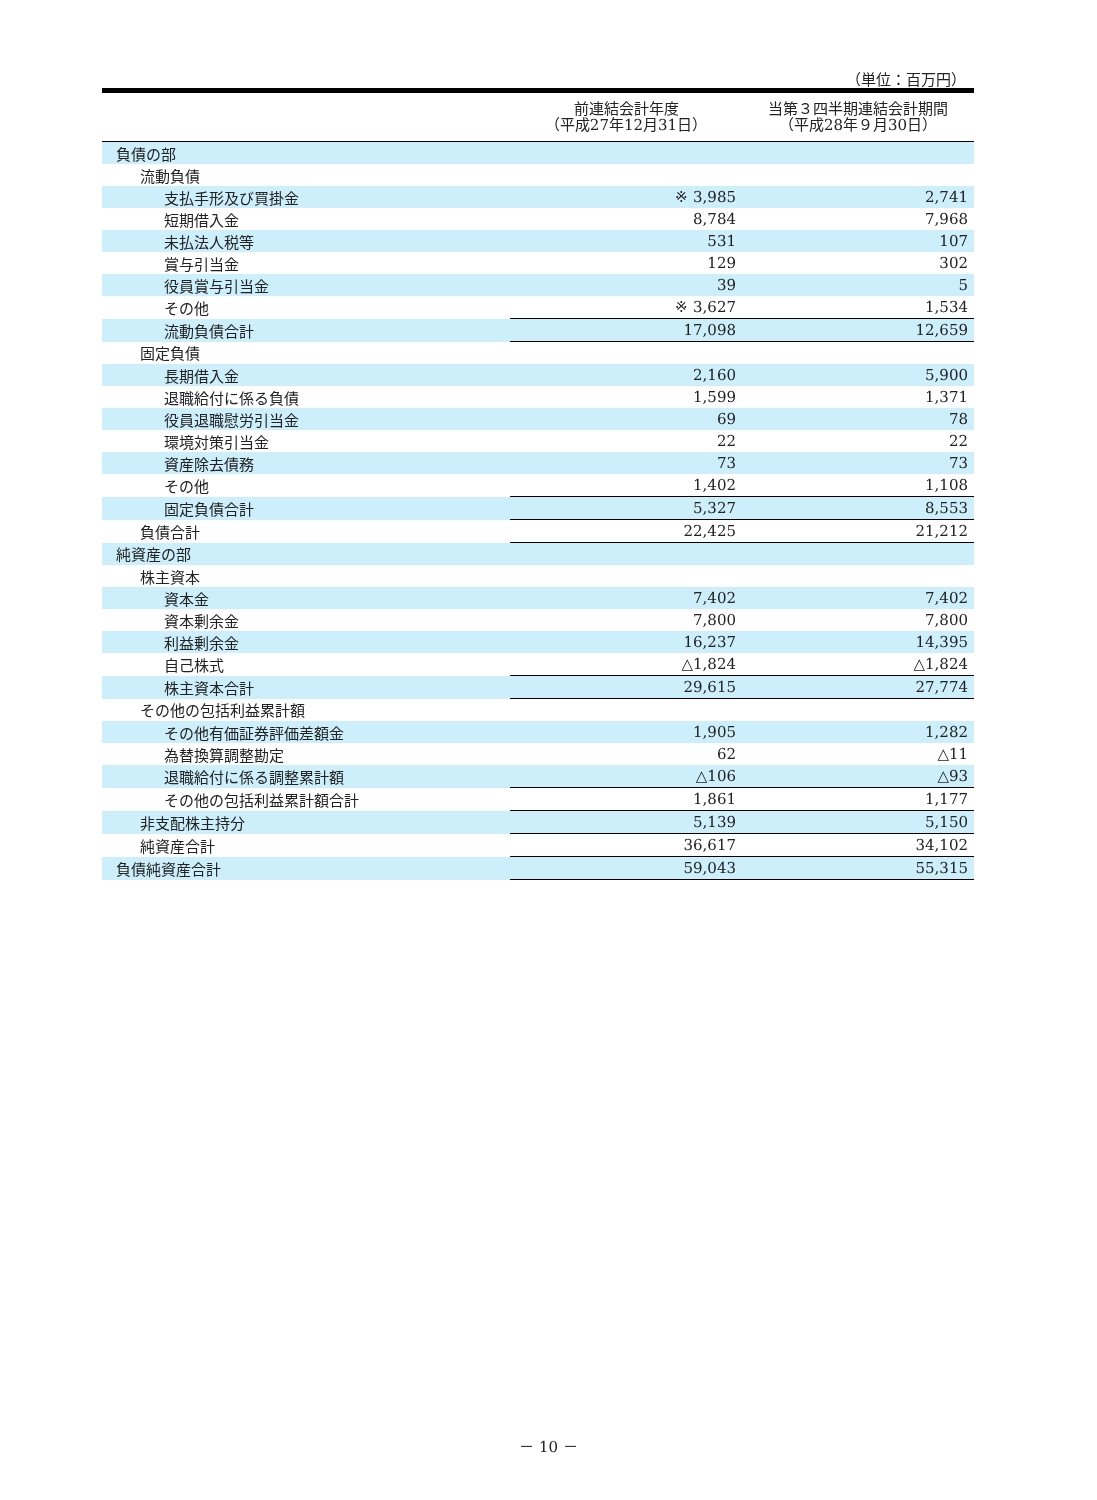（単位：百万円）
| | 前連結会計年度 （平成27年12月31日） | 当第３四半期連結会計期間 （平成28年９月30日） |
| --- | --- | --- |
| 負債の部 | | |
| 流動負債 | | |
| 支払手形及び買掛金 | ※ 3,985 | 2,741 |
| 短期借入金 | 8,784 | 7,968 |
| 未払法人税等 | 531 | 107 |
| 賞与引当金 | 129 | 302 |
| 役員賞与引当金 | 39 | 5 |
| その他 | ※ 3,627 | 1,534 |
| 流動負債合計 | 17,098 | 12,659 |
| 固定負債 | | |
| 長期借入金 | 2,160 | 5,900 |
| 退職給付に係る負債 | 1,599 | 1,371 |
| 役員退職慰労引当金 | 69 | 78 |
| 環境対策引当金 | 22 | 22 |
| 資産除去債務 | 73 | 73 |
| その他 | 1,402 | 1,108 |
| 固定負債合計 | 5,327 | 8,553 |
| 負債合計 | 22,425 | 21,212 |
| 純資産の部 | | |
| 株主資本 | | |
| 資本金 | 7,402 | 7,402 |
| 資本剰余金 | 7,800 | 7,800 |
| 利益剰余金 | 16,237 | 14,395 |
| 自己株式 | △1,824 | △1,824 |
| 株主資本合計 | 29,615 | 27,774 |
| その他の包括利益累計額 | | |
| その他有価証券評価差額金 | 1,905 | 1,282 |
| 為替換算調整勘定 | 62 | △11 |
| 退職給付に係る調整累計額 | △106 | △93 |
| その他の包括利益累計額合計 | 1,861 | 1,177 |
| 非支配株主持分 | 5,139 | 5,150 |
| 純資産合計 | 36,617 | 34,102 |
| 負債純資産合計 | 59,043 | 55,315 |
－ 10 －